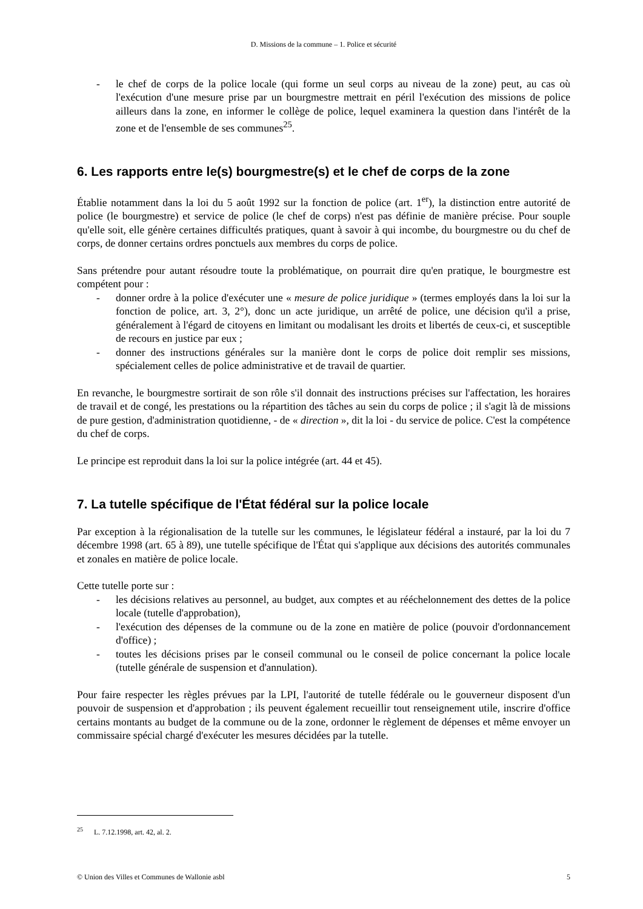D. Missions de la commune – 1. Police et sécurité
- le chef de corps de la police locale (qui forme un seul corps au niveau de la zone) peut, au cas où l'exécution d'une mesure prise par un bourgmestre mettrait en péril l'exécution des missions de police ailleurs dans la zone, en informer le collège de police, lequel examinera la question dans l'intérêt de la zone et de l'ensemble de ses communes<sup>25</sup>.
6. Les rapports entre le(s) bourgmestre(s) et le chef de corps de la zone
Établie notamment dans la loi du 5 août 1992 sur la fonction de police (art. 1<sup>er</sup>), la distinction entre autorité de police (le bourgmestre) et service de police (le chef de corps) n'est pas définie de manière précise. Pour souple qu'elle soit, elle génère certaines difficultés pratiques, quant à savoir à qui incombe, du bourgmestre ou du chef de corps, de donner certains ordres ponctuels aux membres du corps de police.
Sans prétendre pour autant résoudre toute la problématique, on pourrait dire qu'en pratique, le bourgmestre est compétent pour :
- donner ordre à la police d'exécuter une « mesure de police juridique » (termes employés dans la loi sur la fonction de police, art. 3, 2°), donc un acte juridique, un arrêté de police, une décision qu'il a prise, généralement à l'égard de citoyens en limitant ou modalisant les droits et libertés de ceux-ci, et susceptible de recours en justice par eux ;
- donner des instructions générales sur la manière dont le corps de police doit remplir ses missions, spécialement celles de police administrative et de travail de quartier.
En revanche, le bourgmestre sortirait de son rôle s'il donnait des instructions précises sur l'affectation, les horaires de travail et de congé, les prestations ou la répartition des tâches au sein du corps de police ; il s'agit là de missions de pure gestion, d'administration quotidienne, - de « direction », dit la loi - du service de police. C'est la compétence du chef de corps.
Le principe est reproduit dans la loi sur la police intégrée (art. 44 et 45).
7. La tutelle spécifique de l'État fédéral sur la police locale
Par exception à la régionalisation de la tutelle sur les communes, le législateur fédéral a instauré, par la loi du 7 décembre 1998 (art. 65 à 89), une tutelle spécifique de l'État qui s'applique aux décisions des autorités communales et zonales en matière de police locale.
Cette tutelle porte sur :
- les décisions relatives au personnel, au budget, aux comptes et au rééchelonnement des dettes de la police locale (tutelle d'approbation),
- l'exécution des dépenses de la commune ou de la zone en matière de police (pouvoir d'ordonnancement d'office) ;
- toutes les décisions prises par le conseil communal ou le conseil de police concernant la police locale (tutelle générale de suspension et d'annulation).
Pour faire respecter les règles prévues par la LPI, l'autorité de tutelle fédérale ou le gouverneur disposent d'un pouvoir de suspension et d'approbation ; ils peuvent également recueillir tout renseignement utile, inscrire d'office certains montants au budget de la commune ou de la zone, ordonner le règlement de dépenses et même envoyer un commissaire spécial chargé d'exécuter les mesures décidées par la tutelle.
<sup>25</sup> L. 7.12.1998, art. 42, al. 2.
© Union des Villes et Communes de Wallonie asbl 5